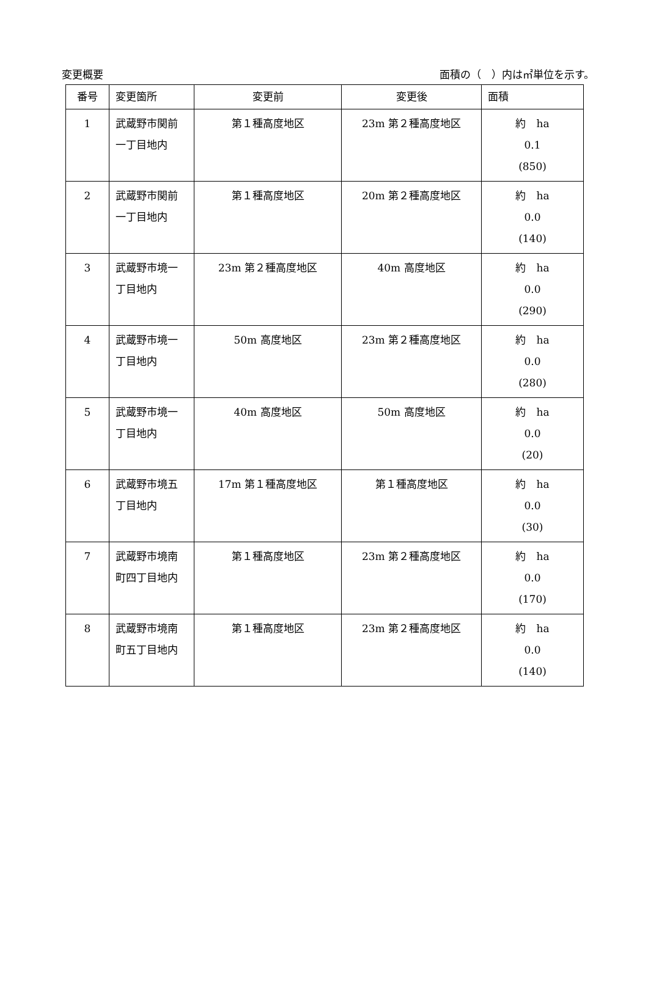変更概要 面積の（　）内は㎡単位を示す。
| 番号 | 変更箇所 | 変更前 | 変更後 | 面積 |
| --- | --- | --- | --- | --- |
| 1 | 武蔵野市関前一丁目地内 | 第１種高度地区 | 23m 第２種高度地区 | 約 ha 0.1 (850) |
| 2 | 武蔵野市関前一丁目地内 | 第１種高度地区 | 20m 第２種高度地区 | 約 ha 0.0 (140) |
| 3 | 武蔵野市境一丁目地内 | 23m 第２種高度地区 | 40m 高度地区 | 約 ha 0.0 (290) |
| 4 | 武蔵野市境一丁目地内 | 50m 高度地区 | 23m 第２種高度地区 | 約 ha 0.0 (280) |
| 5 | 武蔵野市境一丁目地内 | 40m 高度地区 | 50m 高度地区 | 約 ha 0.0 (20) |
| 6 | 武蔵野市境五丁目地内 | 17m 第１種高度地区 | 第１種高度地区 | 約 ha 0.0 (30) |
| 7 | 武蔵野市境南町四丁目地内 | 第１種高度地区 | 23m 第２種高度地区 | 約 ha 0.0 (170) |
| 8 | 武蔵野市境南町五丁目地内 | 第１種高度地区 | 23m 第２種高度地区 | 約 ha 0.0 (140) |